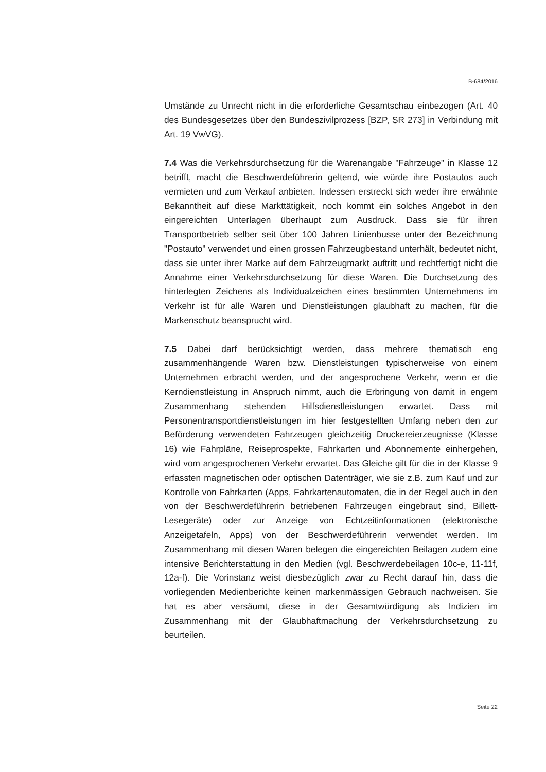B-684/2016
Umstände zu Unrecht nicht in die erforderliche Gesamtschau einbezogen (Art. 40 des Bundesgesetzes über den Bundeszivilprozess [BZP, SR 273] in Verbindung mit Art. 19 VwVG).
7.4 Was die Verkehrsdurchsetzung für die Warenangabe "Fahrzeuge" in Klasse 12 betrifft, macht die Beschwerdeführerin geltend, wie würde ihre Postautos auch vermieten und zum Verkauf anbieten. Indessen erstreckt sich weder ihre erwähnte Bekanntheit auf diese Markttätigkeit, noch kommt ein solches Angebot in den eingereichten Unterlagen überhaupt zum Ausdruck. Dass sie für ihren Transportbetrieb selber seit über 100 Jahren Linienbusse unter der Bezeichnung "Postauto" verwendet und einen grossen Fahrzeugbestand unterhält, bedeutet nicht, dass sie unter ihrer Marke auf dem Fahrzeugmarkt auftritt und rechtfertigt nicht die Annahme einer Verkehrsdurchsetzung für diese Waren. Die Durchsetzung des hinterlegten Zeichens als Individualzeichen eines bestimmten Unternehmens im Verkehr ist für alle Waren und Dienstleistungen glaubhaft zu machen, für die Markenschutz beansprucht wird.
7.5 Dabei darf berücksichtigt werden, dass mehrere thematisch eng zusammenhängende Waren bzw. Dienstleistungen typischerweise von einem Unternehmen erbracht werden, und der angesprochene Verkehr, wenn er die Kerndienstleistung in Anspruch nimmt, auch die Erbringung von damit in engem Zusammenhang stehenden Hilfsdienstleistungen erwartet. Dass mit Personentransportdienstleistungen im hier festgestellten Umfang neben den zur Beförderung verwendeten Fahrzeugen gleichzeitig Druckereierzeugnisse (Klasse 16) wie Fahrpläne, Reiseprospekte, Fahrkarten und Abonnemente einhergehen, wird vom angesprochenen Verkehr erwartet. Das Gleiche gilt für die in der Klasse 9 erfassten magnetischen oder optischen Datenträger, wie sie z.B. zum Kauf und zur Kontrolle von Fahrkarten (Apps, Fahrkartenautomaten, die in der Regel auch in den von der Beschwerdeführerin betriebenen Fahrzeugen eingebraut sind, Billett-Lesegeräte) oder zur Anzeige von Echtzeitinformationen (elektronische Anzeigetafeln, Apps) von der Beschwerdeführerin verwendet werden. Im Zusammenhang mit diesen Waren belegen die eingereichten Beilagen zudem eine intensive Berichterstattung in den Medien (vgl. Beschwerdebeilagen 10c-e, 11-11f, 12a-f). Die Vorinstanz weist diesbezüglich zwar zu Recht darauf hin, dass die vorliegenden Medienberichte keinen markenmässigen Gebrauch nachweisen. Sie hat es aber versäumt, diese in der Gesamtwürdigung als Indizien im Zusammenhang mit der Glaubhaftmachung der Verkehrsdurchsetzung zu beurteilen.
Seite 22